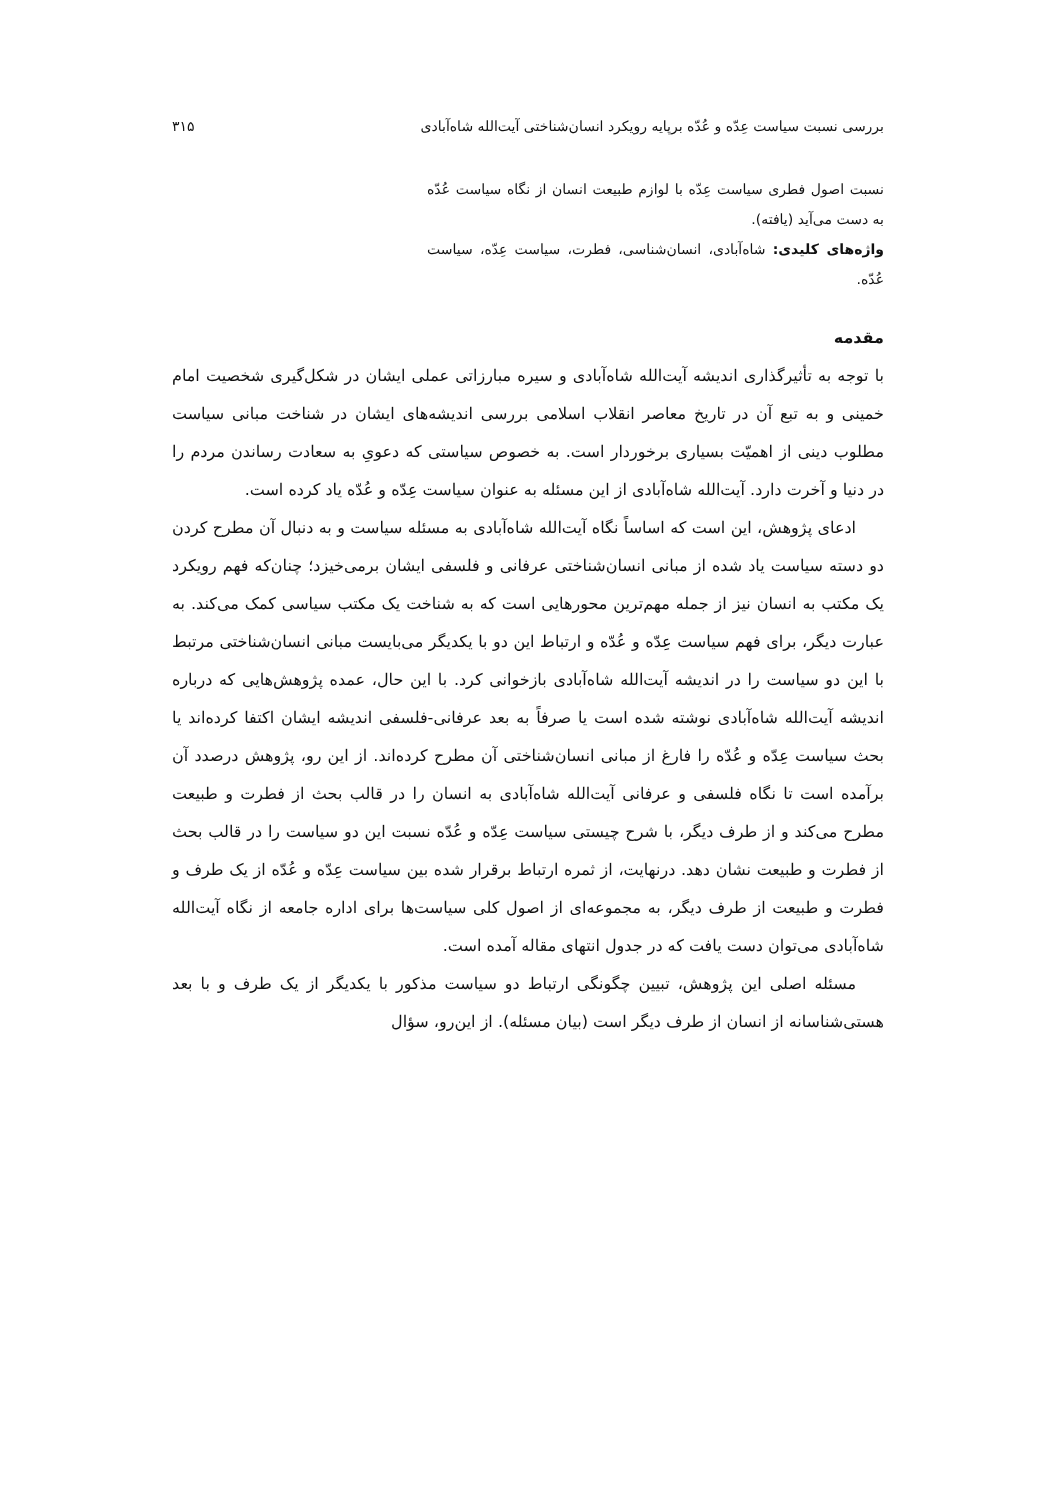بررسی نسبت سیاست عِدّه و عُدّه برپایه رویکرد انسان‌شناختی آیت‌الله شاه‌آبادی ۳۱۵
نسبت اصول فطری سیاست عِدّه با لوازم طبیعت انسان از نگاه سیاست عُدّه به دست می‌آید (یافته).
واژه‌های کلیدی: شاه‌آبادی، انسان‌شناسی، فطرت، سیاست عِدّه، سیاست عُدّه.
مقدمه
با توجه به تأثیرگذاری اندیشه آیت‌الله شاه‌آبادی و سیره مبارزاتی عملی ایشان در شکل‌گیری شخصیت امام خمینی و به تبع آن در تاریخ معاصر انقلاب اسلامی بررسی اندیشه‌های ایشان در شناخت مبانی سیاست مطلوب دینی از اهمیّت بسیاری برخوردار است. به خصوص سیاستی که دعویِ به سعادت رساندن مردم را در دنیا و آخرت دارد. آیت‌الله شاه‌آبادی از این مسئله به عنوان سیاست عِدّه و عُدّه یاد کرده است.
ادعای پژوهش، این است که اساساً نگاه آیت‌الله شاه‌آبادی به مسئله سیاست و به دنبال آن مطرح کردن دو دسته سیاست یاد شده از مبانی انسان‌شناختی عرفانی و فلسفی ایشان برمی‌خیزد؛ چنان‌که فهم رویکرد یک مکتب به انسان نیز از جمله مهم‌ترین محورهایی است که به شناخت یک مکتب سیاسی کمک می‌کند. به عبارت دیگر، برای فهم سیاست عِدّه و عُدّه و ارتباط این دو با یکدیگر می‌بایست مبانی انسان‌شناختی مرتبط با این دو سیاست را در اندیشه آیت‌الله شاه‌آبادی بازخوانی کرد. با این حال، عمده پژوهش‌هایی که درباره اندیشه آیت‌الله شاه‌آبادی نوشته شده است یا صرفاً به بعد عرفانی-فلسفی اندیشه ایشان اکتفا کرده‌اند یا بحث سیاست عِدّه و عُدّه را فارغ از مبانی انسان‌شناختی آن مطرح کرده‌اند. از این رو، پژوهش درصدد آن برآمده است تا نگاه فلسفی و عرفانی آیت‌الله شاه‌آبادی به انسان را در قالب بحث از فطرت و طبیعت مطرح می‌کند و از طرف دیگر، با شرح چیستی سیاست عِدّه و عُدّه نسبت این دو سیاست را در قالب بحث از فطرت و طبیعت نشان دهد. درنهایت، از ثمره ارتباط برقرار شده بین سیاست عِدّه و عُدّه از یک طرف و فطرت و طبیعت از طرف دیگر، به مجموعه‌ای از اصول کلی سیاست‌ها برای اداره جامعه از نگاه آیت‌الله شاه‌آبادی می‌توان دست یافت که در جدول انتهای مقاله آمده است.
مسئله اصلی این پژوهش، تبیین چگونگی ارتباط دو سیاست مذکور با یکدیگر از یک طرف و با بعد هستی‌شناسانه از انسان از طرف دیگر است (بیان مسئله). از این‌رو، سؤال